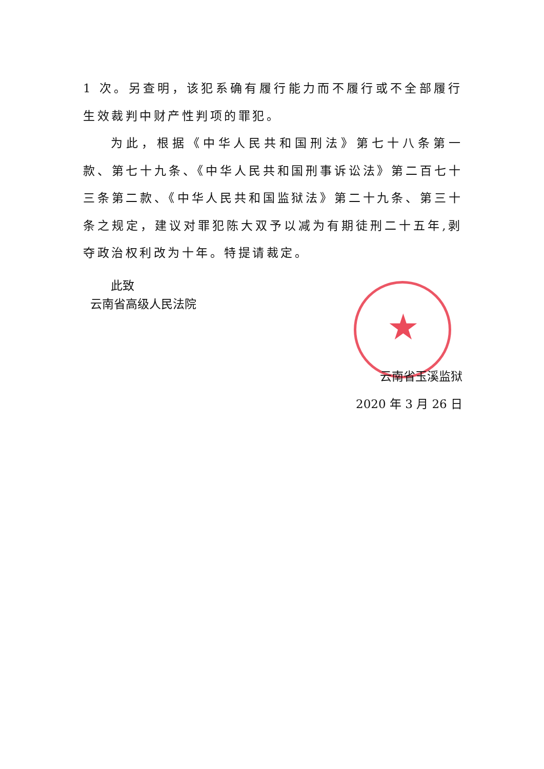★
1 次。另查明，该犯系确有履行能力而不履行或不全部履行生效裁判中财产性判项的罪犯。
为此，根据《中华人民共和国刑法》第七十八条第一款、第七十九条、《中华人民共和国刑事诉讼法》第二百七十三条第二款、《中华人民共和国监狱法》第二十九条、第三十条之规定，建议对罪犯陈大双予以减为有期徒刑二十五年,剥夺政治权利改为十年。特提请裁定。
此致
云南省高级人民法院
云南省玉溪监狱
2020 年 3 月 26 日